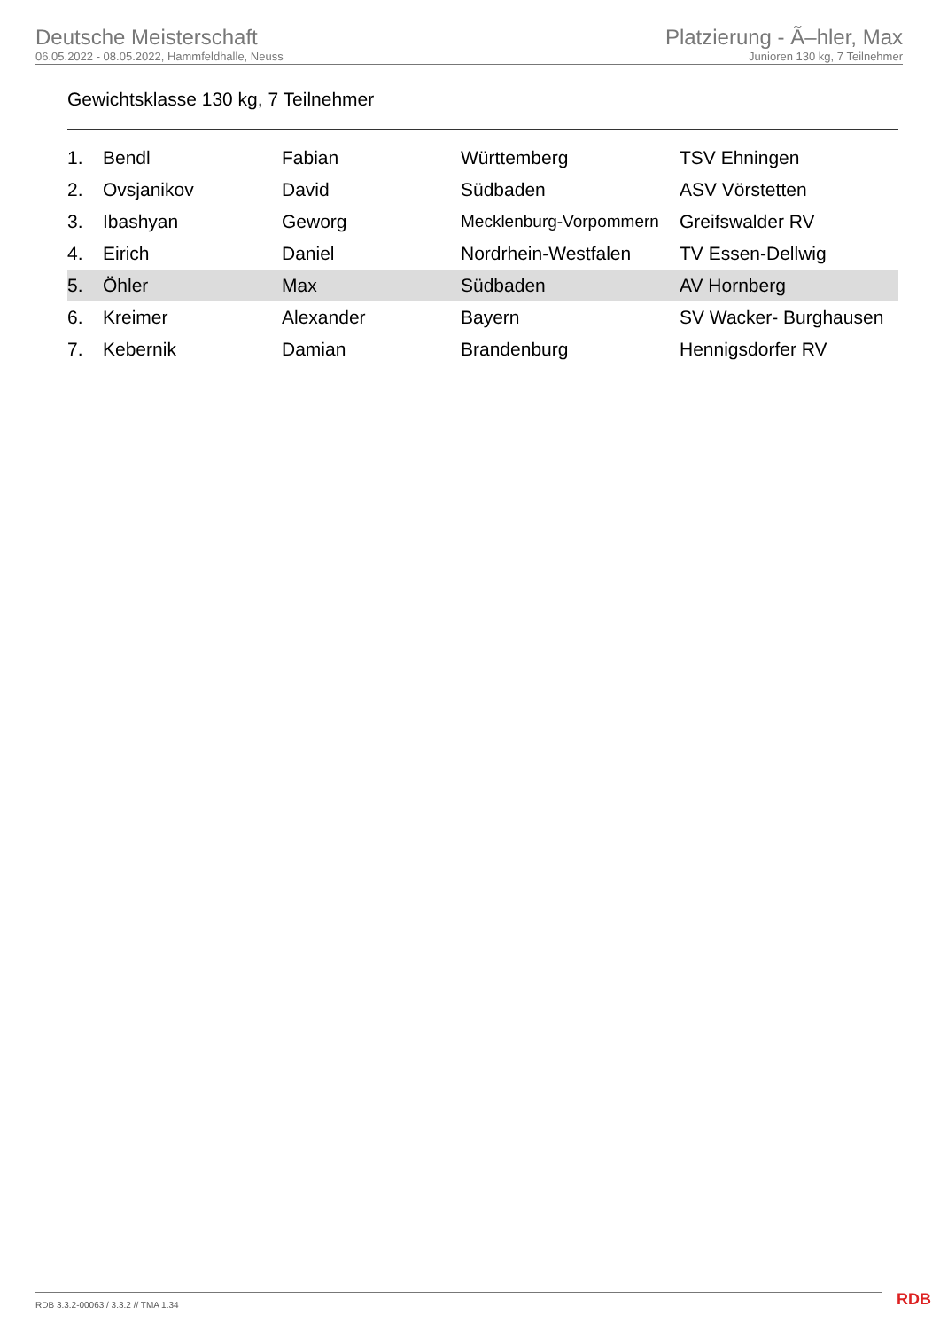Deutsche Meisterschaft
06.05.2022 - 08.05.2022, Hammfeldhalle, Neuss
Platzierung - Ã–hler, Max
Junioren 130 kg, 7 Teilnehmer
Gewichtsklasse 130 kg, 7 Teilnehmer
| 1. | Bendl | Fabian | Württemberg | TSV Ehningen |
| 2. | Ovsjanikov | David | Südbaden | ASV Vörstetten |
| 3. | Ibashyan | Geworg | Mecklenburg-Vorpommern | Greifswalder RV |
| 4. | Eirich | Daniel | Nordrhein-Westfalen | TV Essen-Dellwig |
| 5. | Öhler | Max | Südbaden | AV Hornberg |
| 6. | Kreimer | Alexander | Bayern | SV Wacker- Burghausen |
| 7. | Kebernik | Damian | Brandenburg | Hennigsdorfer RV |
RDB 3.3.2-00063 / 3.3.2 // TMA 1.34
RDB